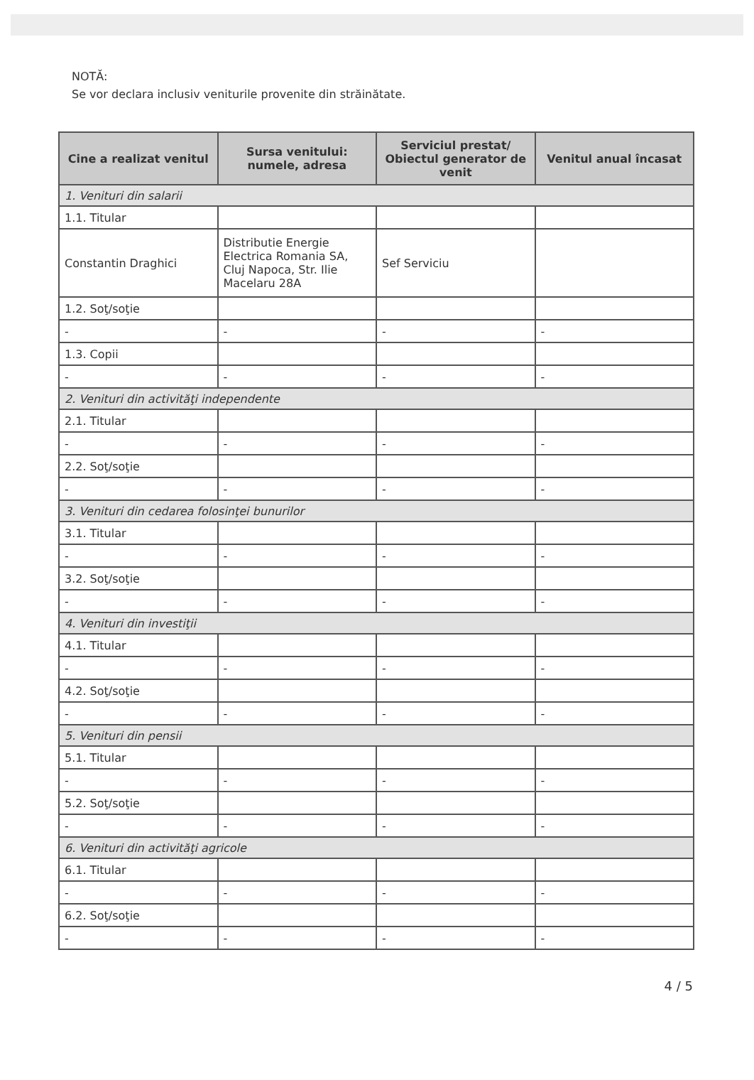NOTĂ:
Se vor declara inclusiv veniturile provenite din străinătate.
| Cine a realizat venitul | Sursa venitului: numele, adresa | Serviciul prestat/ Obiectul generator de venit | Venitul anual încasat |
| --- | --- | --- | --- |
| 1. Venituri din salarii | | | |
| 1.1. Titular | | | |
| Constantin Draghici | Distributie Energie Electrica Romania SA, Cluj Napoca, Str. Ilie Macelaru 28A | Sef Serviciu | |
| 1.2. Soţ/soţie | | | |
| - | - | - | - |
| 1.3. Copii | | | |
| - | - | - | - |
| 2. Venituri din activităţi independente | | | |
| 2.1. Titular | | | |
| - | - | - | - |
| 2.2. Soţ/soţie | | | |
| - | - | - | - |
| 3. Venituri din cedarea folosinţei bunurilor | | | |
| 3.1. Titular | | | |
| - | - | - | - |
| 3.2. Soţ/soţie | | | |
| - | - | - | - |
| 4. Venituri din investiţii | | | |
| 4.1. Titular | | | |
| - | - | - | - |
| 4.2. Soţ/soţie | | | |
| - | - | - | - |
| 5. Venituri din pensii | | | |
| 5.1. Titular | | | |
| - | - | - | - |
| 5.2. Soţ/soţie | | | |
| - | - | - | - |
| 6. Venituri din activităţi agricole | | | |
| 6.1. Titular | | | |
| - | - | - | - |
| 6.2. Soţ/soţie | | | |
| - | - | - | - |
4 / 5